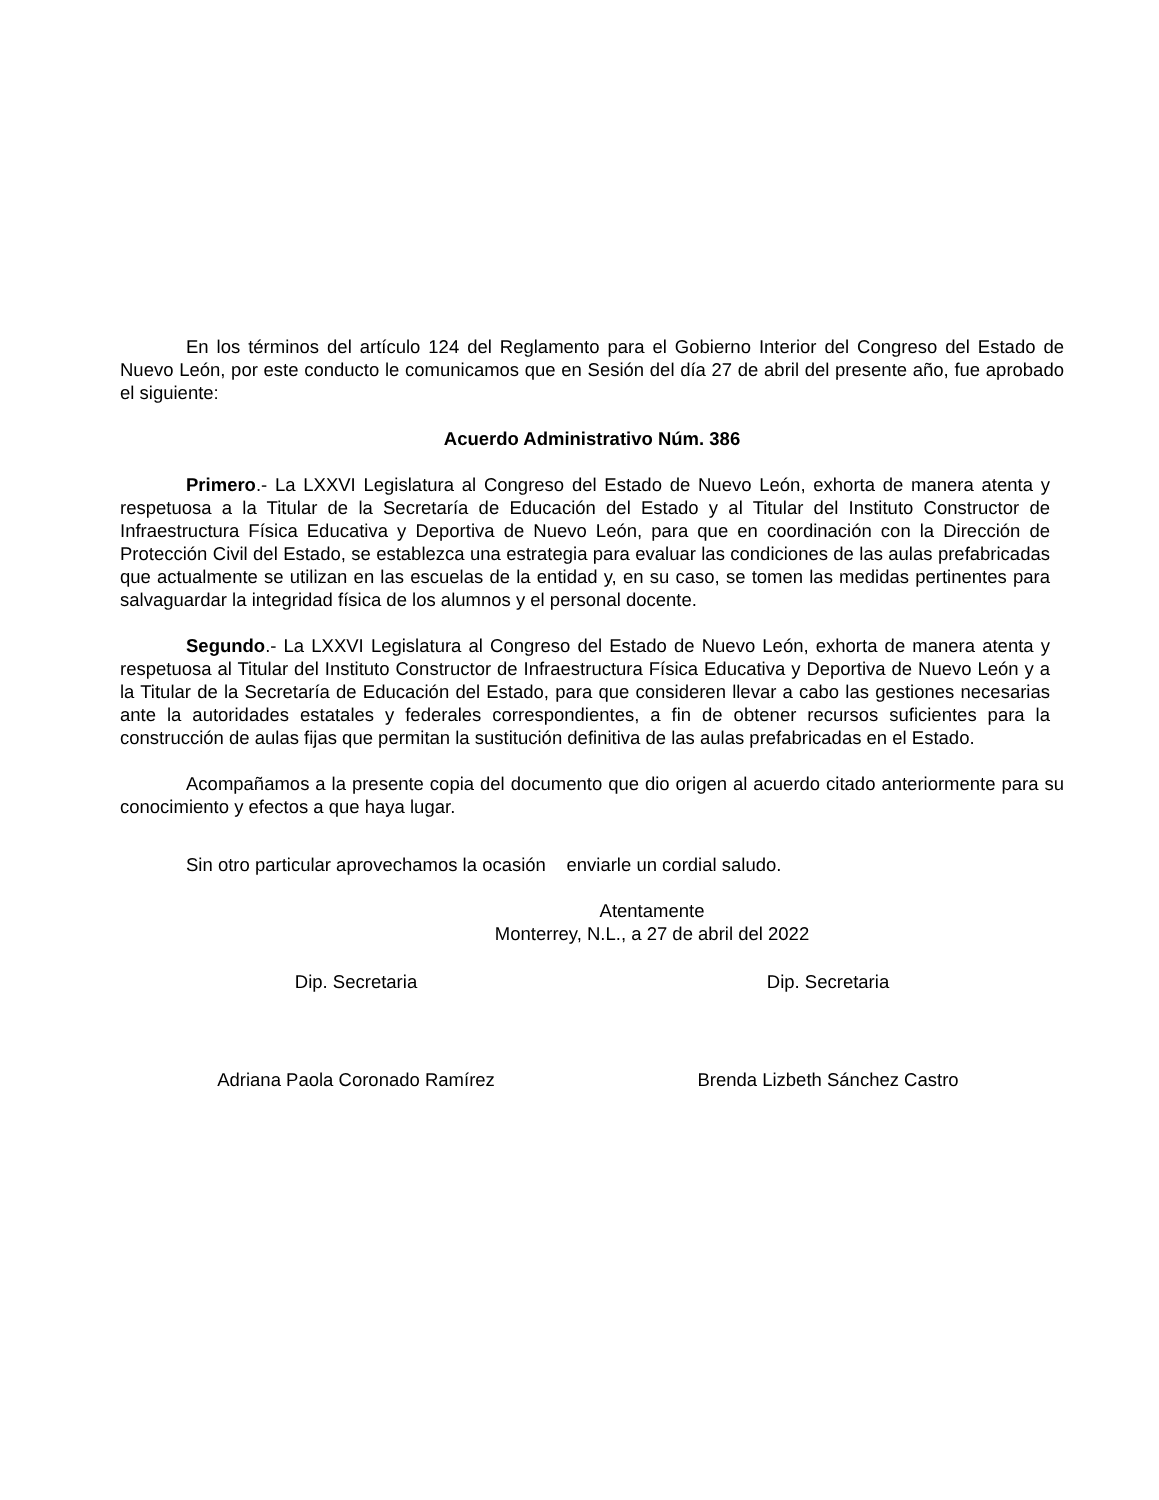En los términos del artículo 124 del Reglamento para el Gobierno Interior del Congreso del Estado de Nuevo León, por este conducto le comunicamos que en Sesión del día 27 de abril del presente año, fue aprobado el siguiente:
Acuerdo Administrativo Núm. 386
Primero.- La LXXVI Legislatura al Congreso del Estado de Nuevo León, exhorta de manera atenta y respetuosa a la Titular de la Secretaría de Educación del Estado y al Titular del Instituto Constructor de Infraestructura Física Educativa y Deportiva de Nuevo León, para que en coordinación con la Dirección de Protección Civil del Estado, se establezca una estrategia para evaluar las condiciones de las aulas prefabricadas que actualmente se utilizan en las escuelas de la entidad y, en su caso, se tomen las medidas pertinentes para salvaguardar la integridad física de los alumnos y el personal docente.
Segundo.- La LXXVI Legislatura al Congreso del Estado de Nuevo León, exhorta de manera atenta y respetuosa al Titular del Instituto Constructor de Infraestructura Física Educativa y Deportiva de Nuevo León y a la Titular de la Secretaría de Educación del Estado, para que consideren llevar a cabo las gestiones necesarias ante la autoridades estatales y federales correspondientes, a fin de obtener recursos suficientes para la construcción de aulas fijas que permitan la sustitución definitiva de las aulas prefabricadas en el Estado.
Acompañamos a la presente copia del documento que dio origen al acuerdo citado anteriormente para su conocimiento y efectos a que haya lugar.
Sin otro particular aprovechamos la ocasión enviarle un cordial saludo.
Atentamente
Monterrey, N.L., a 27 de abril del 2022
Dip. Secretaria Dip. Secretaria
Adriana Paola Coronado Ramírez Brenda Lizbeth Sánchez Castro